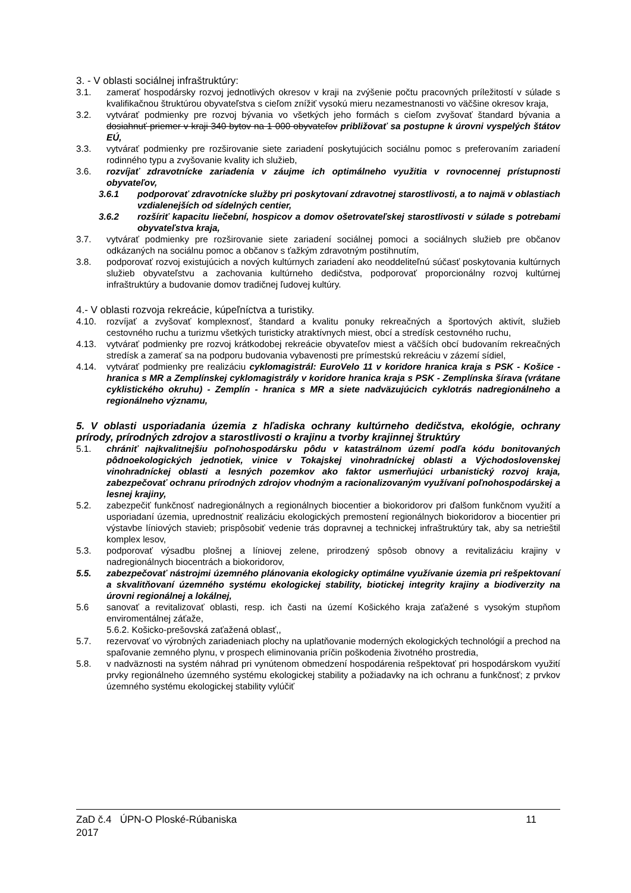3. - V oblasti sociálnej infraštruktúry:
3.1. zamerať hospodársky rozvoj jednotlivých okresov v kraji na zvýšenie počtu pracovných príležitostí v súlade s kvalifikačnou štruktúrou obyvateľstva s cieľom znížiť vysokú mieru nezamestnanosti vo väčšine okresov kraja,
3.2. vytvárať podmienky pre rozvoj bývania vo všetkých jeho formách s cieľom zvyšovať štandard bývania a dosiahnuť priemer v kraji 340 bytov na 1 000 obyvateľov približovať sa postupne k úrovni vyspelých štátov EÚ,
3.3. vytvárať podmienky pre rozširovanie siete zariadení poskytujúcich sociálnu pomoc s preferovaním zariadení rodinného typu a zvyšovanie kvality ich služieb,
3.6. rozvíjať zdravotnícke zariadenia v záujme ich optimálneho využitia v rovnocennej prístupnosti obyvateľov,
3.6.1 podporovať zdravotnícke služby pri poskytovaní zdravotnej starostlivosti, a to najmä v oblastiach vzdialenejších od sídelných centier,
3.6.2 rozšíriť kapacitu liečební, hospicov a domov ošetrovateľskej starostlivosti v súlade s potrebami obyvateľstva kraja,
3.7. vytvárať podmienky pre rozširovanie siete zariadení sociálnej pomoci a sociálnych služieb pre občanov odkázaných na sociálnu pomoc a občanov s ťažkým zdravotným postihnutím,
3.8. podporovať rozvoj existujúcich a nových kultúrnych zariadení ako neoddeliteľnú súčasť poskytovania kultúrnych služieb obyvateľstvu a zachovania kultúrneho dedičstva, podporovať proporcionálny rozvoj kultúrnej infraštruktúry a budovanie domov tradičnej ľudovej kultúry.
4.- V oblasti rozvoja rekreácie, kúpeľníctva a turistiky.
4.10. rozvíjať a zvyšovať komplexnosť, štandard a kvalitu ponuky rekreačných a športových aktivít, služieb cestovného ruchu a turizmu všetkých turisticky atraktívnych miest, obcí a stredísk cestovného ruchu,
4.13. vytvárať podmienky pre rozvoj krátkodobej rekreácie obyvateľov miest a väčších obcí budovaním rekreačných stredísk a zamerať sa na podporu budovania vybavenosti pre prímestskú rekreáciu v zázemí sídiel,
4.14. vytvárať podmienky pre realizáciu cyklomagistrál: EuroVelo 11 v koridore hranica kraja s PSK - Košice - hranica s MR a Zemplínskej cyklomagistrály v koridore hranica kraja s PSK - Zemplínska šírava (vrátane cyklistického okruhu) - Zemplín - hranica s MR a siete nadväzujúcich cyklotrás nadregionálneho a regionálneho významu,
5. V oblasti usporiadania územia z hľadiska ochrany kultúrneho dedičstva, ekológie, ochrany prírody, prírodných zdrojov a starostlivosti o krajinu a tvorby krajinnej štruktúry
5.1. chrániť najkvalitnejšiu poľnohospodársku pôdu v katastrálnom území podľa kódu bonitovaných pôdnoekologických jednotiek, vinice v Tokajskej vinohradníckej oblasti a Východoslovenskej vinohradníckej oblasti a lesných pozemkov ako faktor usmerňujúci urbanistický rozvoj kraja, zabezpečovať ochranu prírodných zdrojov vhodným a racionalizovaným využívaní poľnohospodárskej a lesnej krajiny,
5.2. zabezpečiť funkčnosť nadregionálnych a regionálnych biocentier a biokoridorov pri ďalšom funkčnom využití a usporiadaní územia, uprednostniť realizáciu ekologických premostení regionálnych biokoridorov a biocentier pri výstavbe líniových stavieb; prispôsobiť vedenie trás dopravnej a technickej infraštruktúry tak, aby sa netrieštil komplex lesov,
5.3. podporovať výsadbu plošnej a líniovej zelene, prirodzený spôsob obnovy a revitalizáciu krajiny v nadregionálnych biocentrách a biokoridorov,
5.5. zabezpečovať nástrojmi územného plánovania ekologicky optimálne využívanie územia pri rešpektovaní a skvalitňovaní územného systému ekologickej stability, biotickej integrity krajiny a biodiverzity na úrovni regionálnej a lokálnej,
5.6 sanovať a revitalizovať oblasti, resp. ich časti na území Košického kraja zaťažené s vysokým stupňom enviromentálnej záťaže,
5.6.2. Košicko-prešovská zaťažená oblasť,,
5.7. rezervovať vo výrobných zariadeniach plochy na uplatňovanie moderných ekologických technológií a prechod na spaľovanie zemného plynu, v prospech eliminovania príčin poškodenia životného prostredia,
5.8. v nadväznosti na systém náhrad pri vynútenom obmedzení hospodárenia rešpektovať pri hospodárskom využití prvky regionálneho územného systému ekologickej stability a požiadavky na ich ochranu a funkčnosť; z prvkov územného systému ekologickej stability vylúčiť
ZaD č.4 ÚPN-O Ploské-Rúbaniska
2017 11